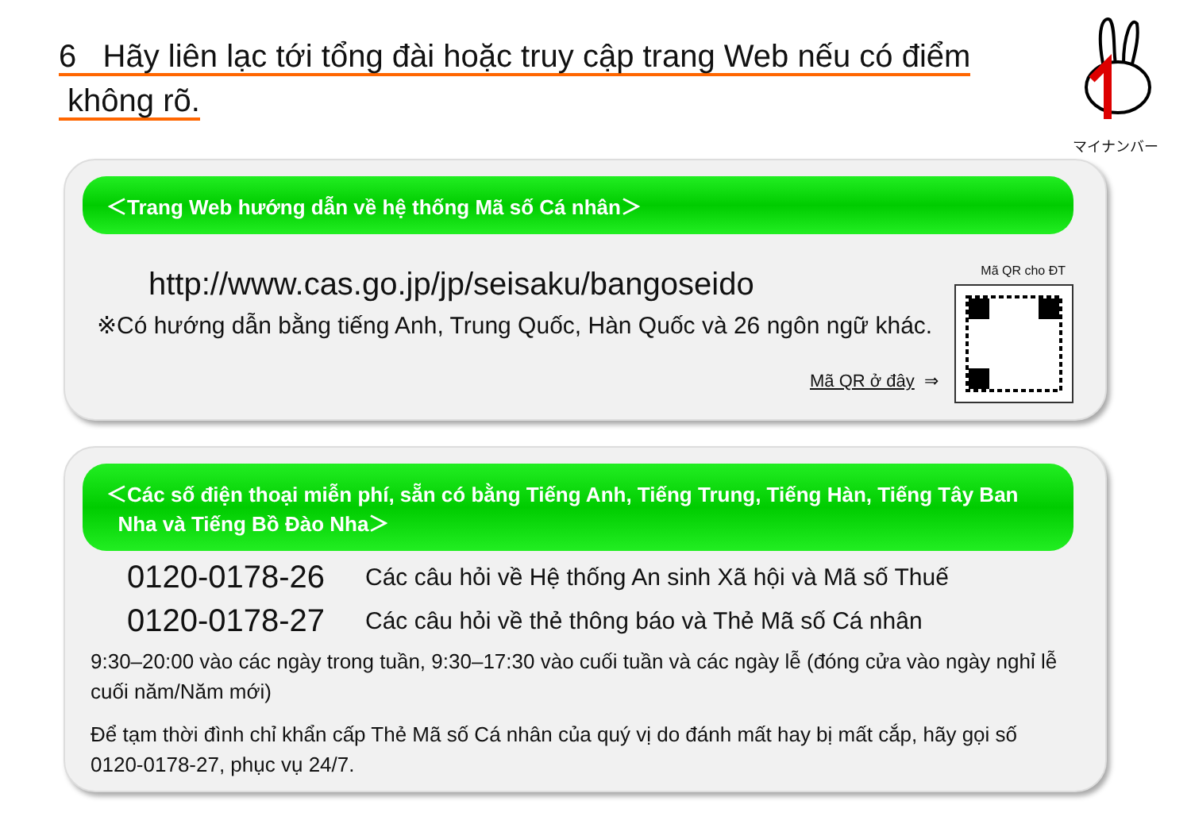6 Hãy liên lạc tới tổng đài hoặc truy cập trang Web nếu có điểm
không rõ.
マイナンバー
＜Trang Web hướng dẫn về hệ thống Mã số Cá nhân＞
http://www.cas.go.jp/jp/seisaku/bangoseido
※Có hướng dẫn bằng tiếng Anh, Trung Quốc, Hàn Quốc và 26 ngôn ngữ khác.
Mã QR cho ĐT
Mã QR ở đây ⇒
＜Các số điện thoại miễn phí, sẵn có bằng Tiếng Anh, Tiếng Trung, Tiếng Hàn, Tiếng Tây Ban
Nha và Tiếng Bồ Đào Nha＞
0120-0178-26 Các câu hỏi về Hệ thống An sinh Xã hội và Mã số Thuế
0120-0178-27 Các câu hỏi về thẻ thông báo và Thẻ Mã số Cá nhân
9:30–20:00 vào các ngày trong tuần, 9:30–17:30 vào cuối tuần và các ngày lễ (đóng cửa vào ngày nghỉ lễ cuối năm/Năm mới)
Để tạm thời đình chỉ khẩn cấp Thẻ Mã số Cá nhân của quý vị do đánh mất hay bị mất cắp, hãy gọi số 0120-0178-27, phục vụ 24/7.